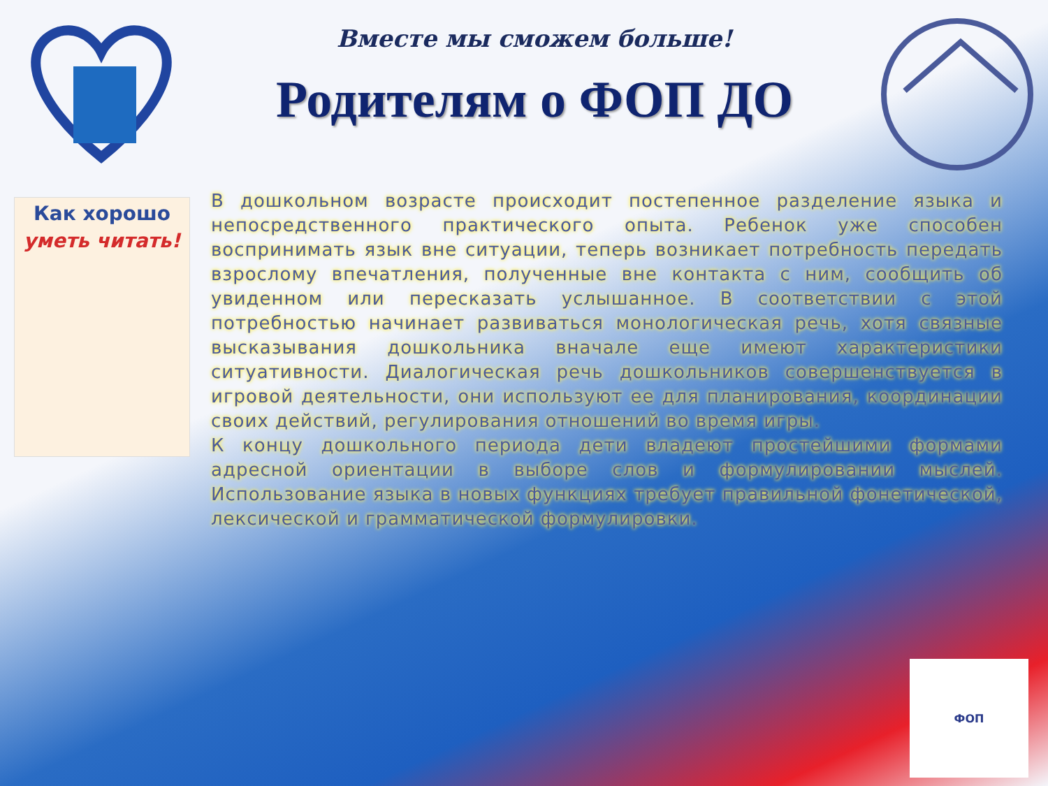Вместе мы сможем больше!
Родителям о ФОП ДО
Как хорошо
уметь читать!
В дошкольном возрасте происходит постепенное разделение языка и непосредственного практического опыта. Ребенок уже способен воспринимать язык вне ситуации, теперь возникает потребность передать взрослому впечатления, полученные вне контакта с ним, сообщить об увиденном или пересказать услышанное. В соответствии с этой потребностью начинает развиваться монологическая речь, хотя связные высказывания дошкольника вначале еще имеют характеристики ситуативности. Диалогическая речь дошкольников совершенствуется в игровой деятельности, они используют ее для планирования, координации своих действий, регулирования отношений во время игры.
К концу дошкольного периода дети владеют простейшими формами адресной ориентации в выборе слов и формулировании мыслей. Использование языка в новых функциях требует правильной фонетической, лексической и грамматической формулировки.
ФОП